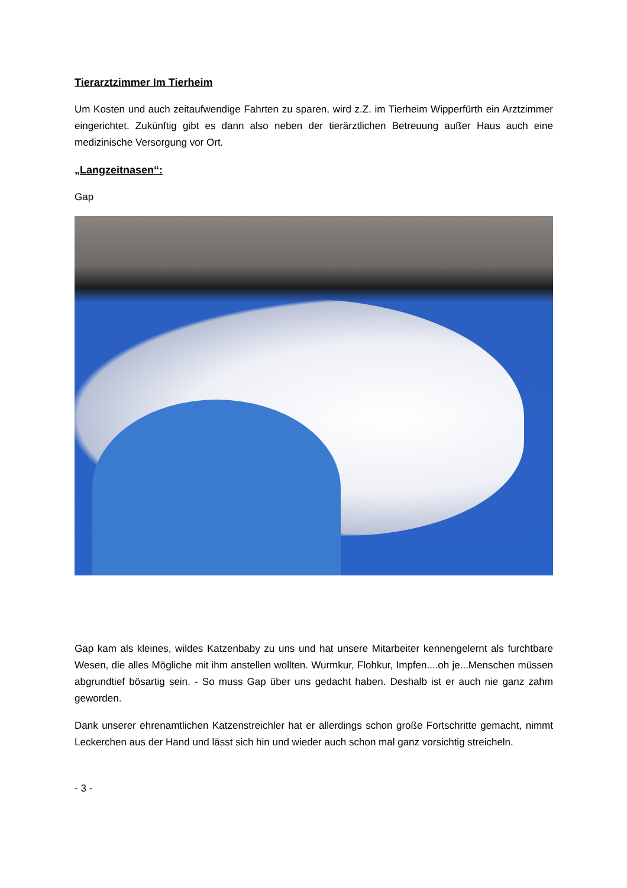Tierarztzimmer Im Tierheim
Um Kosten und auch zeitaufwendige Fahrten zu sparen, wird z.Z. im Tierheim Wipperfürth ein Arztzimmer eingerichtet. Zukünftig gibt es dann also neben der tierärztlichen Betreuung außer Haus auch eine medizinische Versorgung vor Ort.
„Langzeitnasen“:
Gap
Gap kam als kleines, wildes Katzenbaby zu uns und hat unsere Mitarbeiter kennengelernt als furchtbare Wesen, die alles Mögliche mit ihm anstellen wollten. Wurmkur, Flohkur, Impfen....oh je...Menschen müssen abgrundtief bösartig sein. - So muss Gap über uns gedacht haben. Deshalb ist er auch nie ganz zahm geworden.
Dank unserer ehrenamtlichen Katzenstreichler hat er allerdings schon große Fortschritte gemacht, nimmt Leckerchen aus der Hand und lässt sich hin und wieder auch schon mal ganz vorsichtig streicheln.
- 3 -